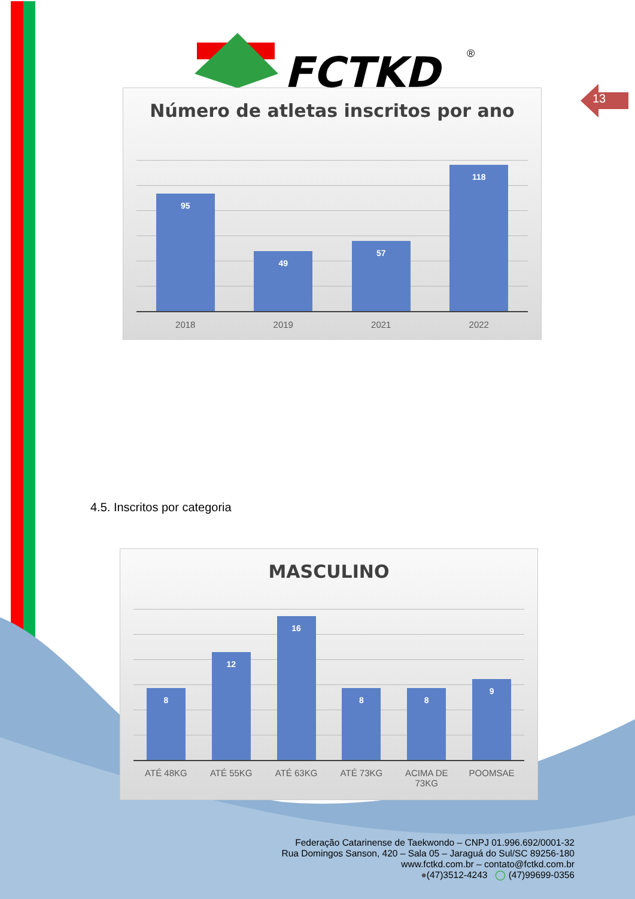FCTKD
®
13
Número de atletas inscritos por ano
95
49
57
118
2018 2019 2021 2022
4.5. Inscritos por categoria
MASCULINO
8
12
16
8
8
9
ATÉ 48KG ATÉ 55KG ATÉ 63KG ATÉ 73KG ACIMA DE 73KG
POOMSAE
Federação Catarinense de Taekwondo – CNPJ 01.996.692/0001-32
Rua Domingos Sanson, 420 – Sala 05 – Jaraguá do Sul/SC 89256-180
www.fctkd.com.br – contato@fctkd.com.br
●(47)3512-4243 ◯ (47)99699-0356